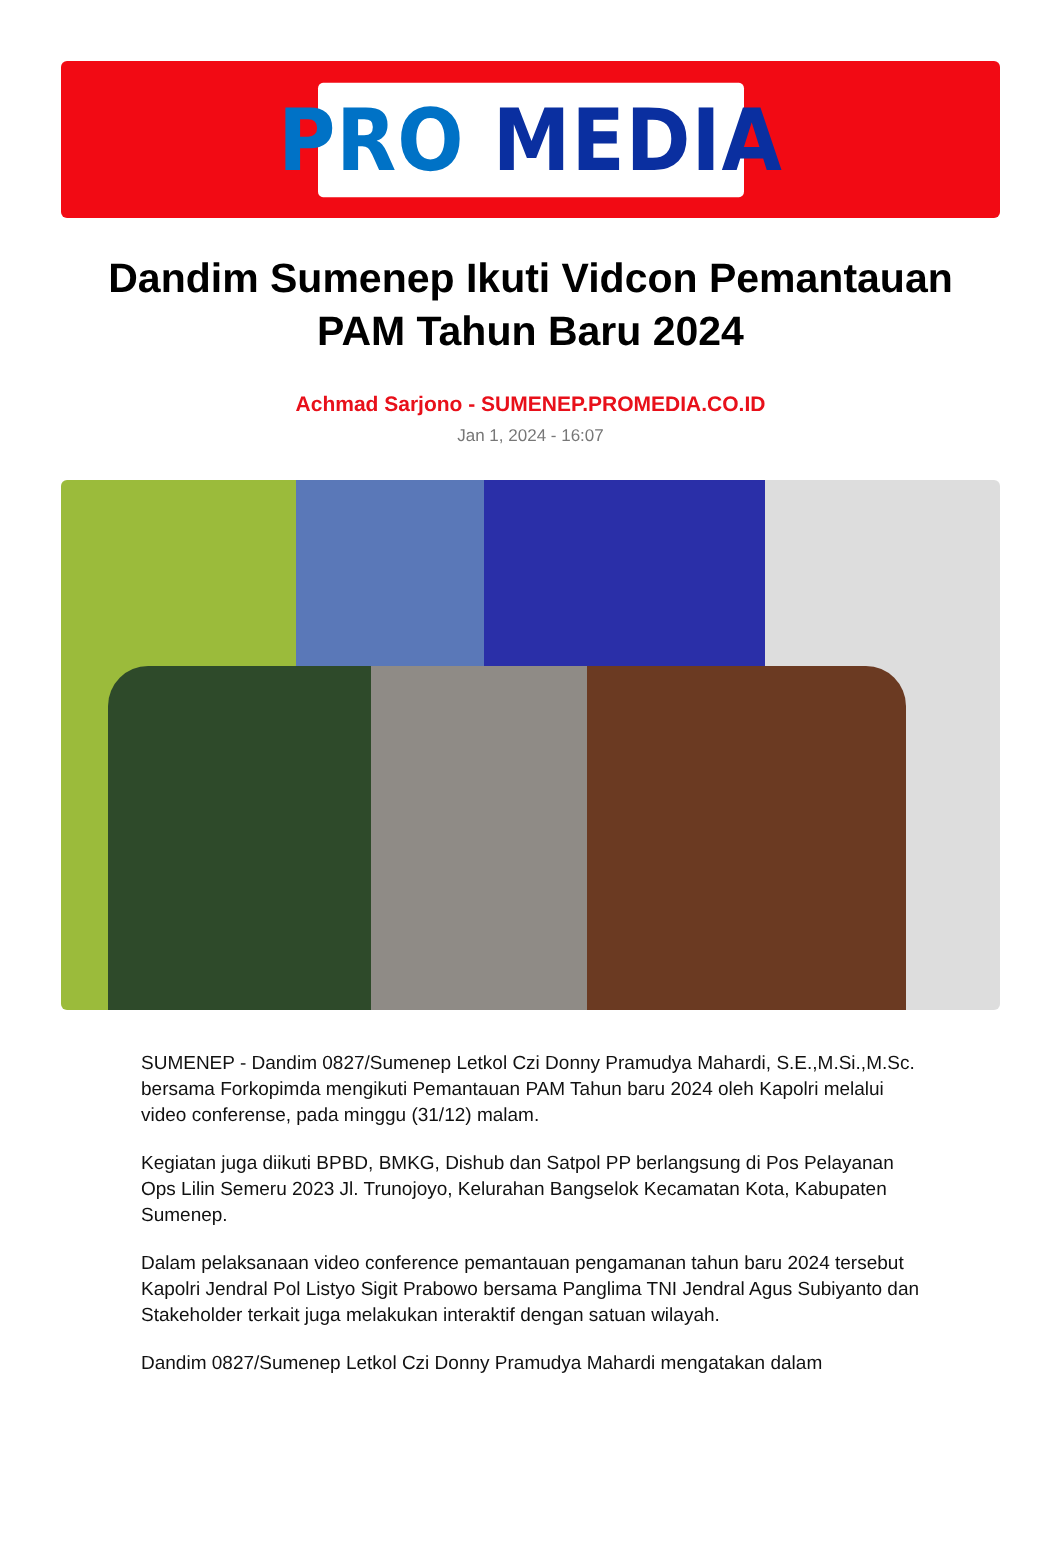PRO MEDIA
Dandim Sumenep Ikuti Vidcon Pemantauan PAM Tahun Baru 2024
Achmad Sarjono - SUMENEP.PROMEDIA.CO.ID
Jan 1, 2024 - 16:07
SUMENEP - Dandim 0827/Sumenep Letkol Czi Donny Pramudya Mahardi, S.E.,M.Si.,M.Sc. bersama Forkopimda mengikuti Pemantauan PAM Tahun baru 2024 oleh Kapolri melalui video conferense, pada minggu (31/12) malam.
Kegiatan juga diikuti BPBD, BMKG, Dishub dan Satpol PP berlangsung di Pos Pelayanan Ops Lilin Semeru 2023 Jl. Trunojoyo, Kelurahan Bangselok Kecamatan Kota, Kabupaten Sumenep.
Dalam pelaksanaan video conference pemantauan pengamanan tahun baru 2024 tersebut Kapolri Jendral Pol Listyo Sigit Prabowo bersama Panglima TNI Jendral Agus Subiyanto dan Stakeholder terkait juga melakukan interaktif dengan satuan wilayah.
Dandim 0827/Sumenep Letkol Czi Donny Pramudya Mahardi mengatakan dalam